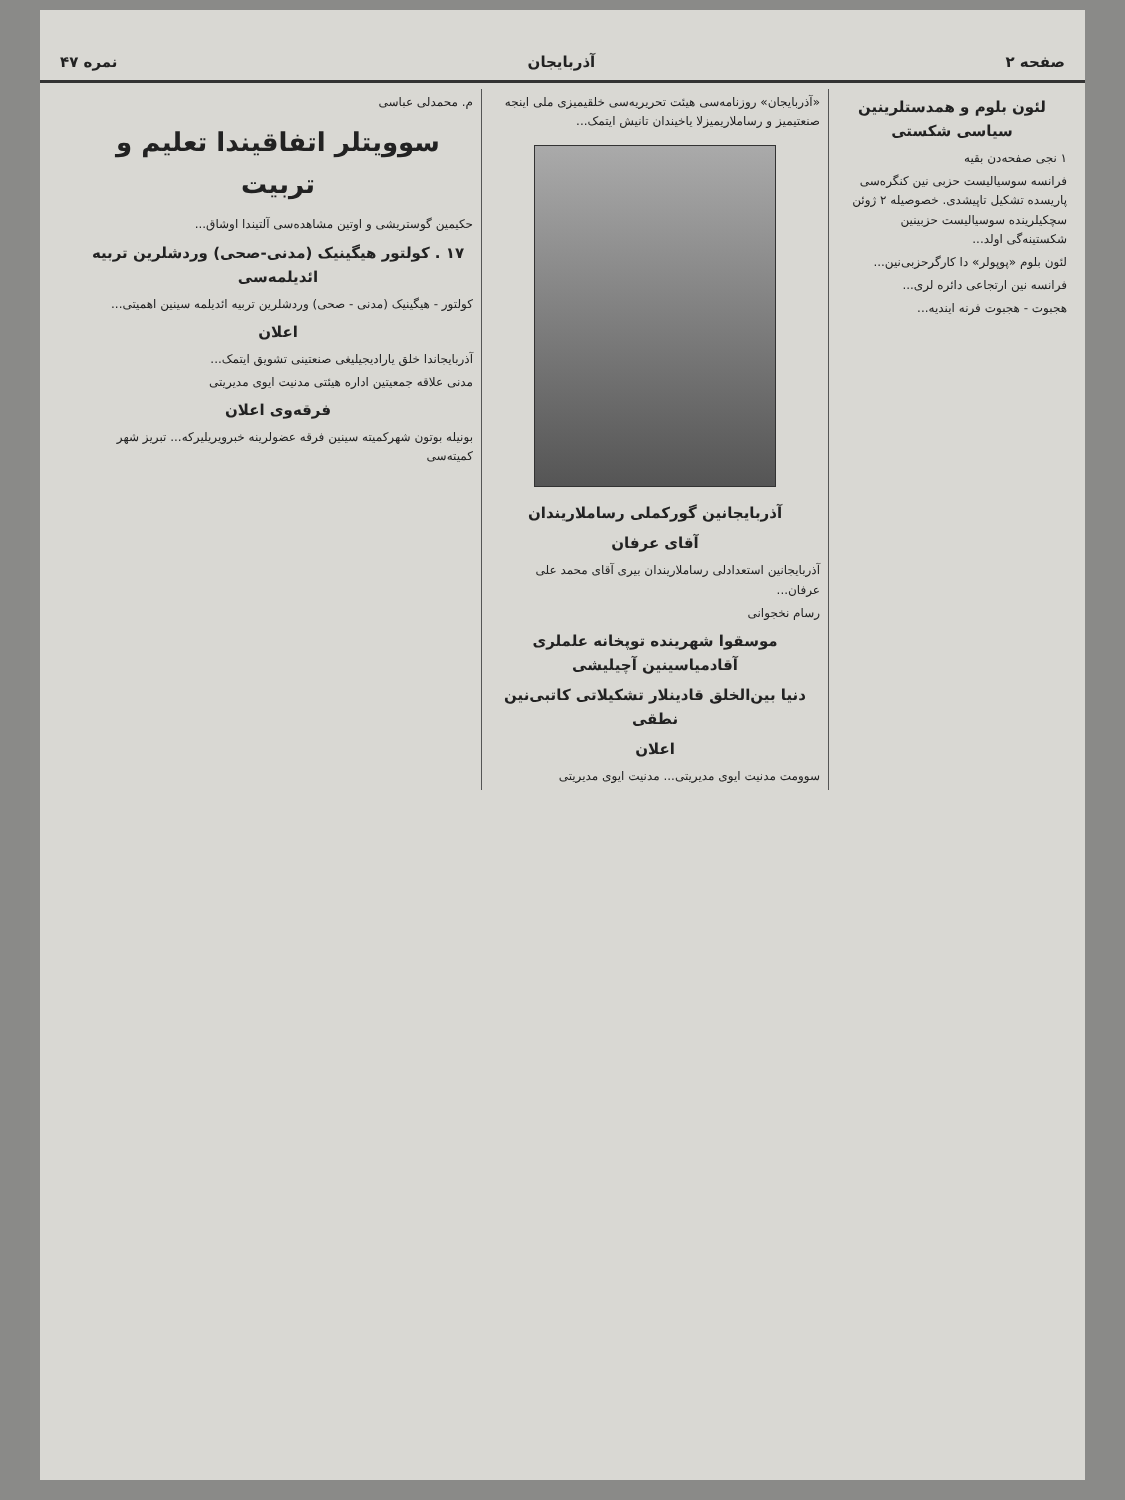صفحه ۲ آذربایجان نمره ۴۷
لئون بلوم و همدستلرینین سیاسی شکستی
۱ نجی صفحه‌دن بقیه
فرانسه سوسیالیست حزبی نین کنگره‌سی پاریسده تشکیل تاپیشدی. خصوصیله ۲ ژوئن سچکیلرینده سوسیالیست حزبینین شکستینه‌گی اولد...
لئون بلوم «پوپولر» دا کارگرحزبی‌نین...
فرانسه نین ارتجاعی دائره لری...
هجبوت - هجبوت فرنه ایندیه...
«آذربایجان» روزنامه‌سی هیئت تحریریه‌سی خلقیمیزی ملی اینجه صنعتیمیز و رساملاریمیزلا یاخیندان تانیش ایتمک...
آذربایجانین گورکملی رساملاریندان
آقای عرفان
آذربایجانین استعدادلی رساملاریندان بیری آقای محمد علی عرفان...
رسام نخجوانی
موسقوا شهرینده توپخانه علملری آقادمیاسینین آچیلیشی
دنیا بین‌الخلق قادینلار تشکیلاتی کاتبی‌نین نطقی
اعلان
سوومت مدنیت ایوی مدیریتی... مدنیت ایوی مدیریتی
م. محمدلی عباسی
سوویتلر اتفاقیندا تعلیم و تربیت
حکیمین گوستریشی و اوتین مشاهده‌سی آلتیندا اوشاق...
۱۷ . کولتور هیگینیک (مدنی-صحی) وردشلرین تربیه ائدیلمه‌سی
کولتور - هیگینیک (مدنی - صحی) وردشلرین تربیه ائدیلمه سینین اهمیتی...
اعلان
آذربایجاندا خلق یارادیجیلیغی صنعتینی تشویق ایتمک...
مدنی علاقه جمعیتین اداره هیئتی مدنیت ایوی مدیریتی
فرقه‌وی اعلان
بونیله بوتون شهرکمیته سینین فرقه عضولرینه خبرویریلیرکه... تبریز شهر کمیته‌سی